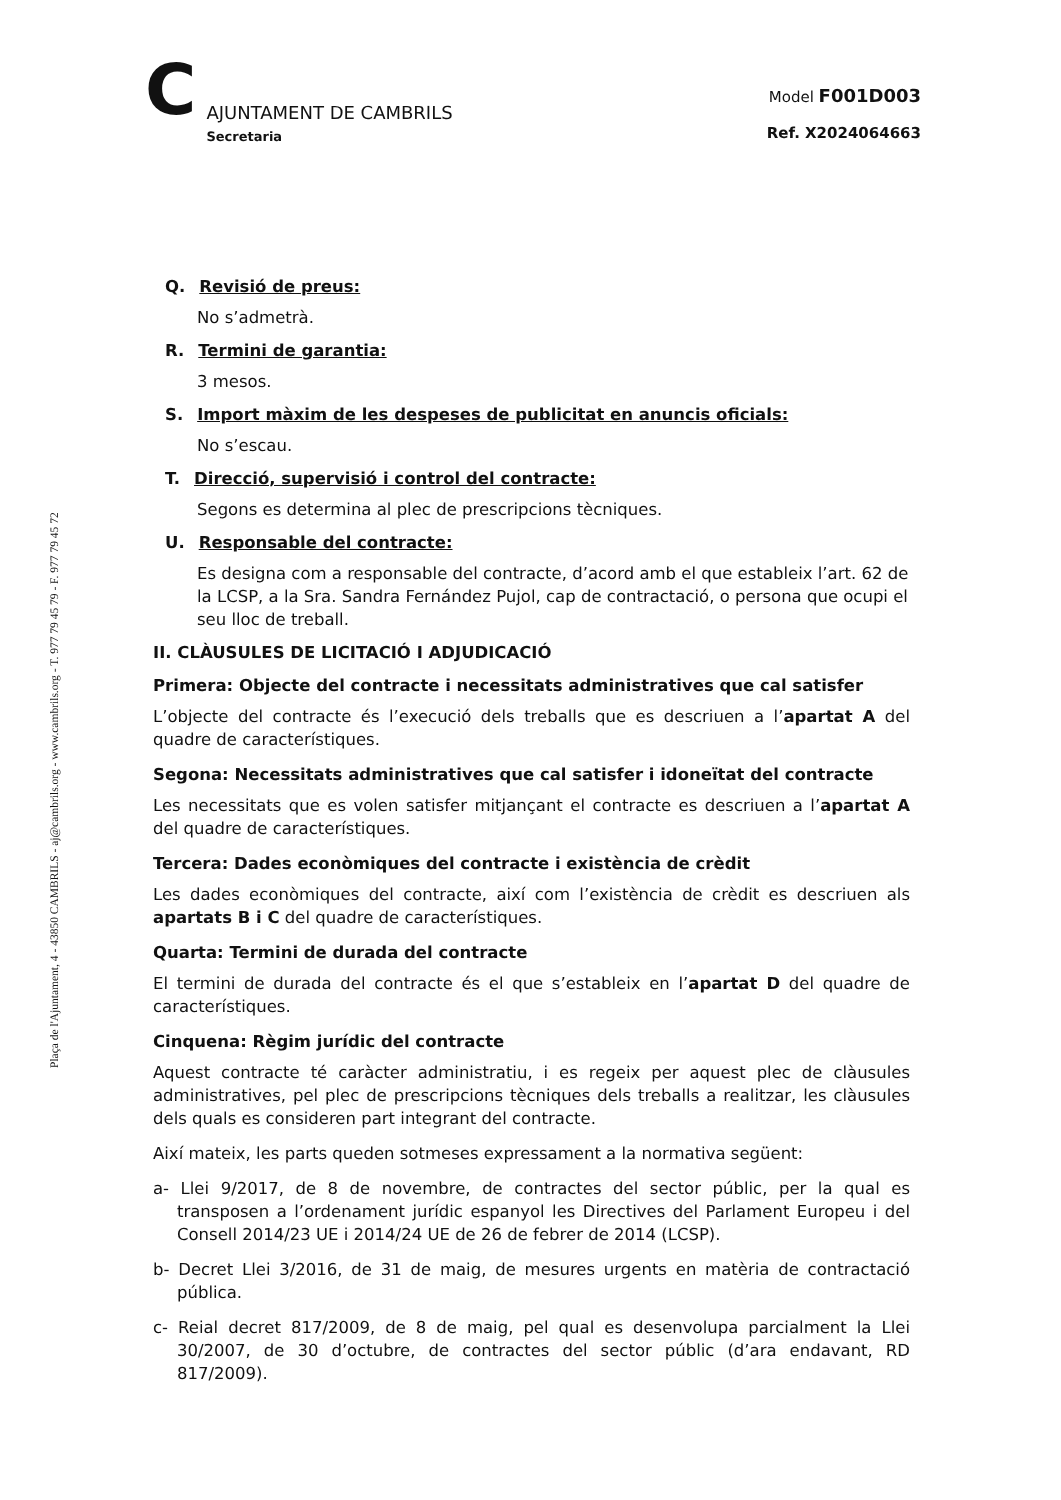Plaça de l'Ajuntament, 4 - 43850 CAMBRILS - aj@cambrils.org - www.cambrils.org - T. 977 79 45 79 - F. 977 79 45 72
C
AJUNTAMENT DE CAMBRILS
Secretaria
Model F001D003
Ref. X2024064663
Q. Revisió de preus:
No s’admetrà.
R. Termini de garantia:
3 mesos.
S. Import màxim de les despeses de publicitat en anuncis oficials:
No s’escau.
T. Direcció, supervisió i control del contracte:
Segons es determina al plec de prescripcions tècniques.
U. Responsable del contracte:
Es designa com a responsable del contracte, d’acord amb el que estableix l’art. 62 de la LCSP, a la Sra. Sandra Fernández Pujol, cap de contractació, o persona que ocupi el seu lloc de treball.
II. CLÀUSULES DE LICITACIÓ I ADJUDICACIÓ
Primera: Objecte del contracte i necessitats administratives que cal satisfer
L’objecte del contracte és l’execució dels treballs que es descriuen a l’apartat A del quadre de característiques.
Segona: Necessitats administratives que cal satisfer i idoneïtat del contracte
Les necessitats que es volen satisfer mitjançant el contracte es descriuen a l’apartat A del quadre de característiques.
Tercera: Dades econòmiques del contracte i existència de crèdit
Les dades econòmiques del contracte, així com l’existència de crèdit es descriuen als apartats B i C del quadre de característiques.
Quarta: Termini de durada del contracte
El termini de durada del contracte és el que s’estableix en l’apartat D del quadre de característiques.
Cinquena: Règim jurídic del contracte
Aquest contracte té caràcter administratiu, i es regeix per aquest plec de clàusules administratives, pel plec de prescripcions tècniques dels treballs a realitzar, les clàusules dels quals es consideren part integrant del contracte.
Així mateix, les parts queden sotmeses expressament a la normativa següent:
a- Llei 9/2017, de 8 de novembre, de contractes del sector públic, per la qual es transposen a l’ordenament jurídic espanyol les Directives del Parlament Europeu i del Consell 2014/23 UE i 2014/24 UE de 26 de febrer de 2014 (LCSP).
b- Decret Llei 3/2016, de 31 de maig, de mesures urgents en matèria de contractació pública.
c- Reial decret 817/2009, de 8 de maig, pel qual es desenvolupa parcialment la Llei 30/2007, de 30 d’octubre, de contractes del sector públic (d’ara endavant, RD 817/2009).